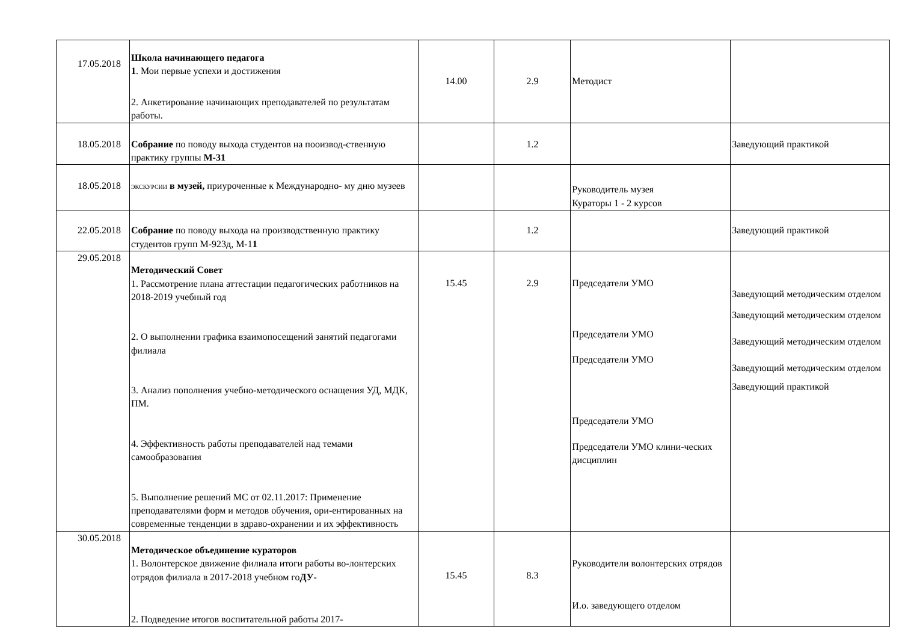| 17.05.2018 | Школа начинающего педагога 1 . Мои первые успехи и достижения 2. Анкетирование начинающих преподавателей по результатам работы. | 14.00 | 2.9 | Методист | |
| 18.05.2018 | Собрание по поводу выхода студентов на пооизвод-ственную практику группы М-31 | | 1.2 | | Заведующий практикой |
| 18.05.2018 | ЭКСКУРСИИ в музей, приуроченные к Международно- му дню музеев | | | Руководитель музея Кураторы 1 - 2 курсов | |
| 22.05.2018 | Собрание по поводу выхода на производственную практику студентов групп М-923д, М-1 1 | | 1.2 | | Заведующий практикой |
| 29.05.2018 | Методический Совет 1. Рассмотрение плана аттестации педагогических работников на 2018-2019 учебный год 2. О выполнении графика взаимопосещений занятий педагогами филиала 3. Анализ пополнения учебно-методического оснащения УД, МДК, ПМ. 4. Эффективность работы преподавателей над темами самообразования 5. Выполнение решений МС от 02.11.2017: Применение преподавателями форм и методов обучения, ори-ентированных на современные тенденции в здраво-охранении и их эффективность | 15.45 | 2.9 | Председатели УМО Председатели УМО Председатели УМО Председатели УМО Председатели УМО клини-ческих дисциплин | Заведующий методическим отделом Заведующий методическим отделом Заведующий методическим отделом Заведующий методическим отделом Заведующий практикой |
| 30.05.2018 | Методическое объединение кураторов 1. Волонтерское движение филиала итоги работы во-лонтерских отрядов филиала в 2017-2018 учебном го ДУ- 2. Подведение итогов воспитательной работы 2017- | 15.45 | 8.3 | Руководители волонтерских отрядов И.о. заведующего отделом | |